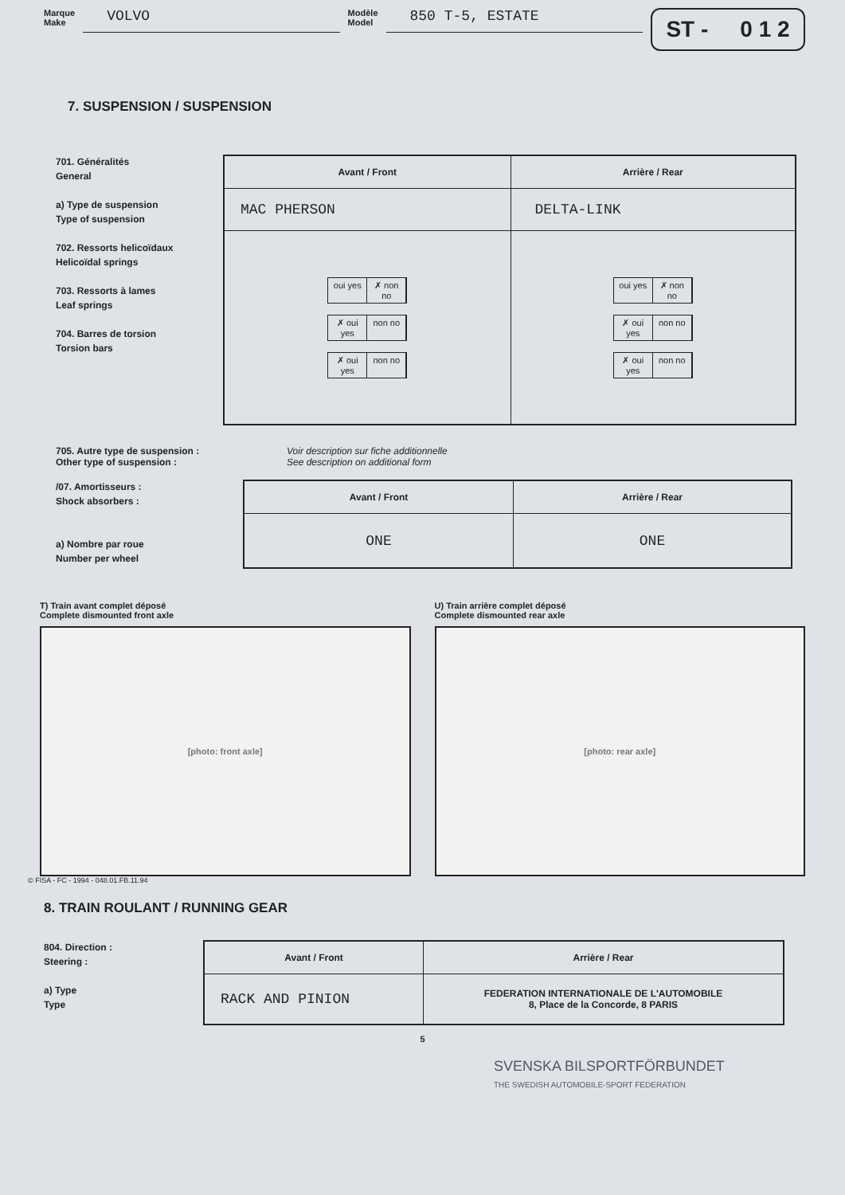Marque
Make
VOLVO
Modèle
Model
850 T-5, ESTATE
ST - 0 1 2
7. SUSPENSION / SUSPENSION
701. Généralités
General
a) Type de suspension
Type of suspension
702. Ressorts helicoïdaux
Helicoïdal springs
703. Ressorts à lames
Leaf springs
704. Barres de torsion
Torsion bars
| Avant / Front | Arrière / Rear |
| --- | --- |
| MAC PHERSON | DELTA-LINK |
| oui yes ✗ non no ✗ oui yes non no ✗ oui yes non no | oui yes ✗ non no ✗ oui yes non no ✗ oui yes non no |
705. Autre type de suspension :
Other type of suspension :
Voir description sur fiche additionnelle
See description on additional form
/07. Amortisseurs :
Shock absorbers :
a) Nombre par roue
Number per wheel
| Avant / Front | Arrière / Rear |
| --- | --- |
| ONE | ONE |
T) Train avant complet déposé
Complete dismounted front axle
[photo: front axle]
U) Train arrière complet déposé
Complete dismounted rear axle
[photo: rear axle]
© FISA - FC - 1994 - 048.01.FB.11.94
8. TRAIN ROULANT / RUNNING GEAR
804. Direction :
Steering :
a) Type
Type
| Avant / Front | Arrière / Rear |
| --- | --- |
| RACK AND PINION | FEDERATION INTERNATIONALE DE L'AUTOMOBILE 8, Place de la Concorde, 8 PARIS |
5
SVENSKA BILSPORTFÖRBUNDET
THE SWEDISH AUTOMOBILE-SPORT FEDERATION